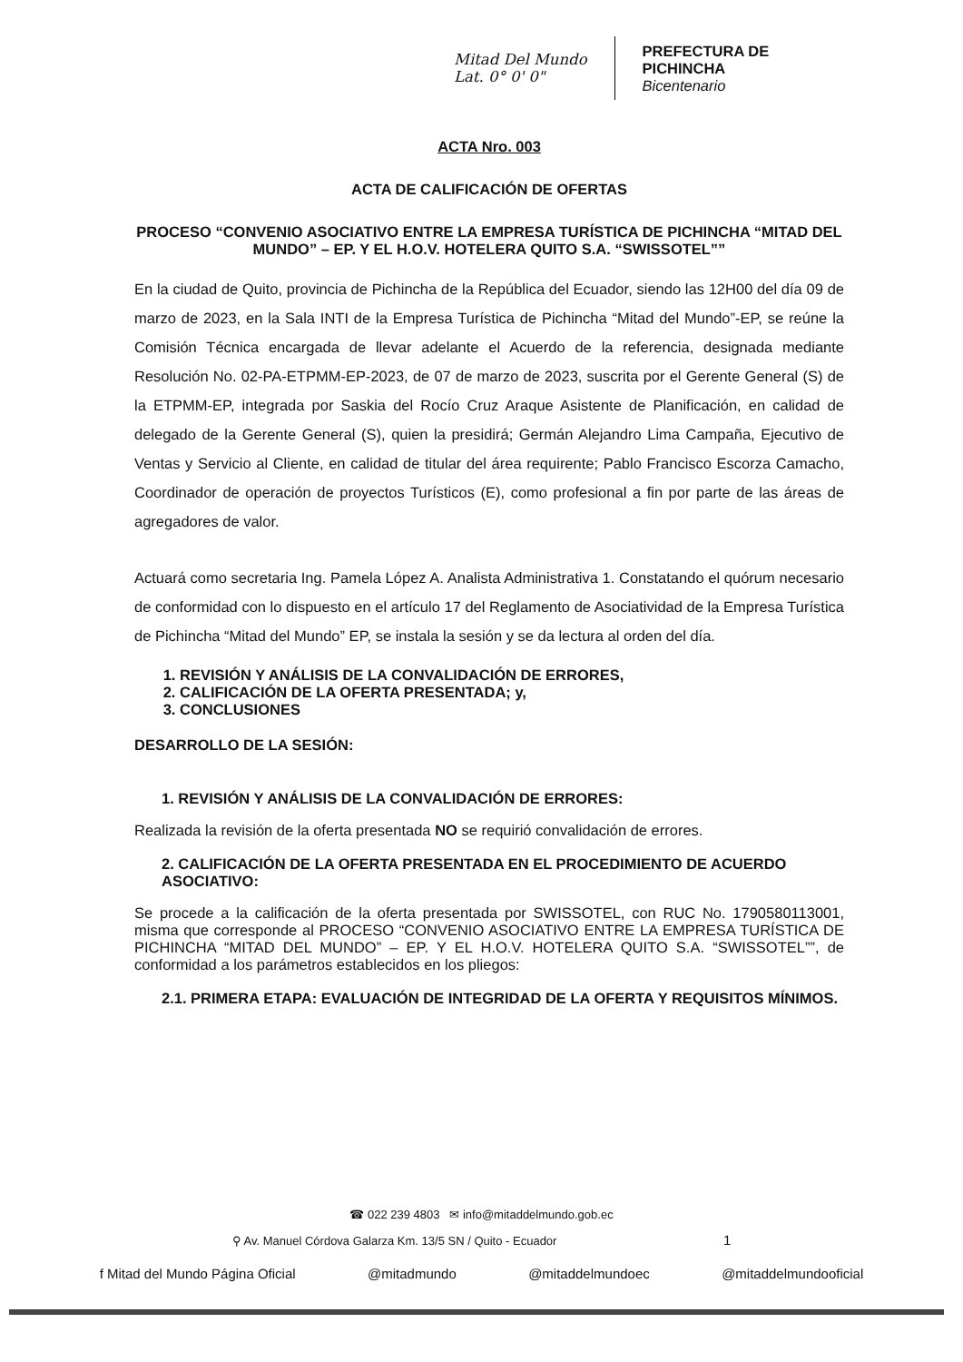Mitad Del Mundo
Lat. 0° 0' 0"
PREFECTURA DE
PICHINCHA
Bicentenario
ACTA Nro. 003
ACTA DE CALIFICACIÓN DE OFERTAS
PROCESO “CONVENIO ASOCIATIVO ENTRE LA EMPRESA TURÍSTICA DE PICHINCHA “MITAD DEL MUNDO” – EP. Y EL H.O.V. HOTELERA QUITO S.A. “SWISSOTEL””
En la ciudad de Quito, provincia de Pichincha de la República del Ecuador, siendo las 12H00 del día 09 de marzo de 2023, en la Sala INTI de la Empresa Turística de Pichincha “Mitad del Mundo”-EP, se reúne la Comisión Técnica encargada de llevar adelante el Acuerdo de la referencia, designada mediante Resolución No. 02-PA-ETPMM-EP-2023, de 07 de marzo de 2023, suscrita por el Gerente General (S) de la ETPMM-EP, integrada por Saskia del Rocío Cruz Araque Asistente de Planificación, en calidad de delegado de la Gerente General (S), quien la presidirá; Germán Alejandro Lima Campaña, Ejecutivo de Ventas y Servicio al Cliente, en calidad de titular del área requirente; Pablo Francisco Escorza Camacho, Coordinador de operación de proyectos Turísticos (E), como profesional a fin por parte de las áreas de agregadores de valor.
Actuará como secretaria Ing. Pamela López A. Analista Administrativa 1. Constatando el quórum necesario de conformidad con lo dispuesto en el artículo 17 del Reglamento de Asociatividad de la Empresa Turística de Pichincha “Mitad del Mundo” EP, se instala la sesión y se da lectura al orden del día.
1. REVISIÓN Y ANÁLISIS DE LA CONVALIDACIÓN DE ERRORES,
2. CALIFICACIÓN DE LA OFERTA PRESENTADA; y,
3. CONCLUSIONES
DESARROLLO DE LA SESIÓN:
1. REVISIÓN Y ANÁLISIS DE LA CONVALIDACIÓN DE ERRORES:
Realizada la revisión de la oferta presentada NO se requirió convalidación de errores.
2. CALIFICACIÓN DE LA OFERTA PRESENTADA EN EL PROCEDIMIENTO DE ACUERDO ASOCIATIVO:
Se procede a la calificación de la oferta presentada por SWISSOTEL, con RUC No. 1790580113001, misma que corresponde al PROCESO “CONVENIO ASOCIATIVO ENTRE LA EMPRESA TURÍSTICA DE PICHINCHA “MITAD DEL MUNDO” – EP. Y EL H.O.V. HOTELERA QUITO S.A. “SWISSOTEL””, de conformidad a los parámetros establecidos en los pliegos:
2.1. PRIMERA ETAPA: EVALUACIÓN DE INTEGRIDAD DE LA OFERTA Y REQUISITOS MÍNIMOS.
☎ 022 239 4803 ✉ info@mitaddelmundo.gob.ec
⚲ Av. Manuel Córdova Galarza Km. 13/5 SN / Quito - Ecuador 1
f Mitad del Mundo Página Oficial @mitadmundo @mitaddelmundoec @mitaddelmundooficial